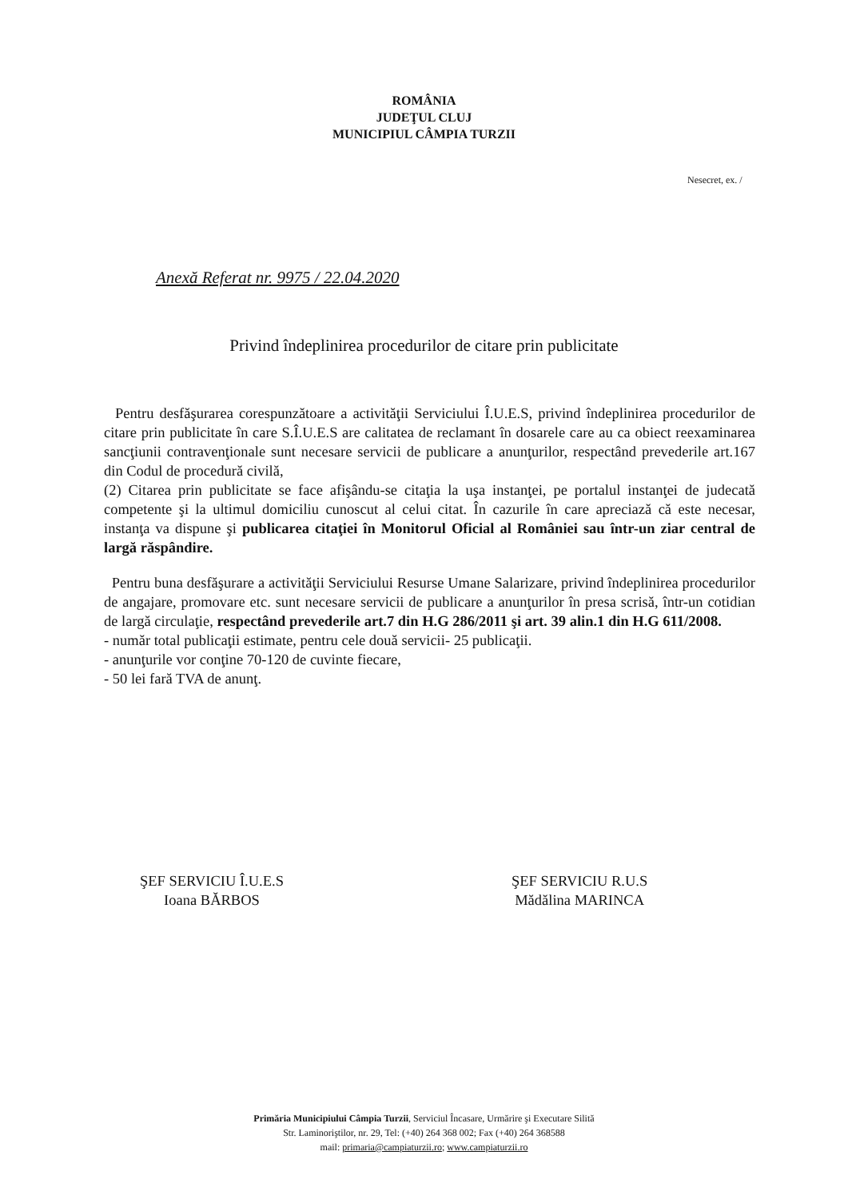ROMÂNIA
JUDEŢUL CLUJ
MUNICIPIUL CÂMPIA TURZII
Nesecret, ex. /
Anexă Referat nr. 9975 / 22.04.2020
Privind îndeplinirea procedurilor de citare prin publicitate
Pentru desfăşurarea corespunzătoare a activităţii Serviciului Î.U.E.S, privind îndeplinirea procedurilor de citare prin publicitate în care S.Î.U.E.S are calitatea de reclamant în dosarele care au ca obiect reexaminarea sancţiunii contravenţionale sunt necesare servicii de publicare a anunţurilor, respectând prevederile art.167 din Codul de procedură civilă,
(2) Citarea prin publicitate se face afişându-se citaţia la uşa instanţei, pe portalul instanţei de judecată competente şi la ultimul domiciliu cunoscut al celui citat. În cazurile în care apreciază că este necesar, instanţa va dispune şi publicarea citaţiei în Monitorul Oficial al României sau într-un ziar central de largă răspândire.
Pentru buna desfăşurare a activităţii Serviciului Resurse Umane Salarizare, privind îndeplinirea procedurilor de angajare, promovare etc. sunt necesare servicii de publicare a anunţurilor în presa scrisă, într-un cotidian de largă circulaţie, respectând prevederile art.7 din H.G 286/2011 şi art. 39 alin.1 din H.G 611/2008.
- număr total publicaţii estimate, pentru cele două servicii- 25 publicaţii.
- anunţurile vor conţine 70-120 de cuvinte fiecare,
- 50 lei fară TVA de anunţ.
ŞEF SERVICIU Î.U.E.S
Ioana BĂRBOS
ŞEF SERVICIU R.U.S
Mădălina MARINCA
Primăria Municipiului Câmpia Turzii, Serviciul Încasare, Urmărire şi Executare Silită
Str. Laminoriştilor, nr. 29, Tel: (+40) 264 368 002; Fax (+40) 264 368588
mail: primaria@campiaturzii.ro; www.campiaturzii.ro